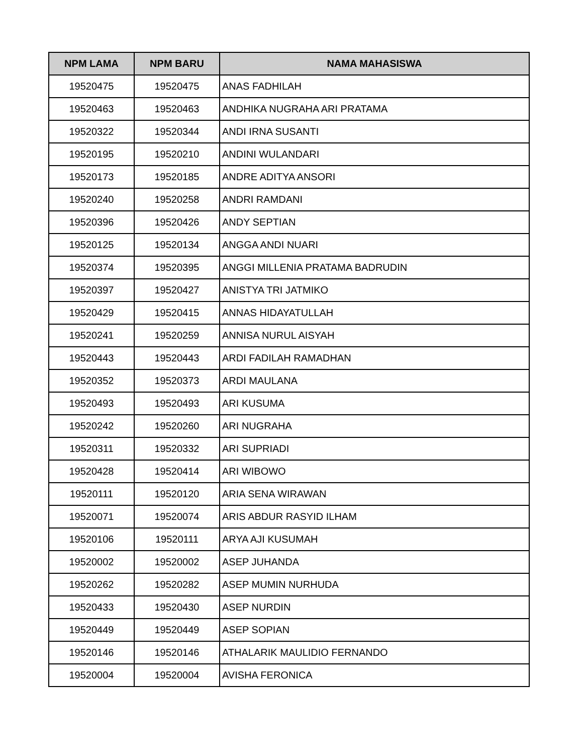| NPM LAMA | NPM BARU | NAMA MAHASISWA |
| --- | --- | --- |
| 19520475 | 19520475 | ANAS FADHILAH |
| 19520463 | 19520463 | ANDHIKA NUGRAHA ARI PRATAMA |
| 19520322 | 19520344 | ANDI IRNA SUSANTI |
| 19520195 | 19520210 | ANDINI WULANDARI |
| 19520173 | 19520185 | ANDRE ADITYA ANSORI |
| 19520240 | 19520258 | ANDRI RAMDANI |
| 19520396 | 19520426 | ANDY SEPTIAN |
| 19520125 | 19520134 | ANGGA ANDI NUARI |
| 19520374 | 19520395 | ANGGI MILLENIA PRATAMA BADRUDIN |
| 19520397 | 19520427 | ANISTYA TRI JATMIKO |
| 19520429 | 19520415 | ANNAS HIDAYATULLAH |
| 19520241 | 19520259 | ANNISA NURUL AISYAH |
| 19520443 | 19520443 | ARDI FADILAH RAMADHAN |
| 19520352 | 19520373 | ARDI MAULANA |
| 19520493 | 19520493 | ARI KUSUMA |
| 19520242 | 19520260 | ARI NUGRAHA |
| 19520311 | 19520332 | ARI SUPRIADI |
| 19520428 | 19520414 | ARI WIBOWO |
| 19520111 | 19520120 | ARIA SENA WIRAWAN |
| 19520071 | 19520074 | ARIS ABDUR RASYID ILHAM |
| 19520106 | 19520111 | ARYA AJI KUSUMAH |
| 19520002 | 19520002 | ASEP JUHANDA |
| 19520262 | 19520282 | ASEP MUMIN NURHUDA |
| 19520433 | 19520430 | ASEP NURDIN |
| 19520449 | 19520449 | ASEP SOPIAN |
| 19520146 | 19520146 | ATHALARIK MAULIDIO FERNANDO |
| 19520004 | 19520004 | AVISHA FERONICA |